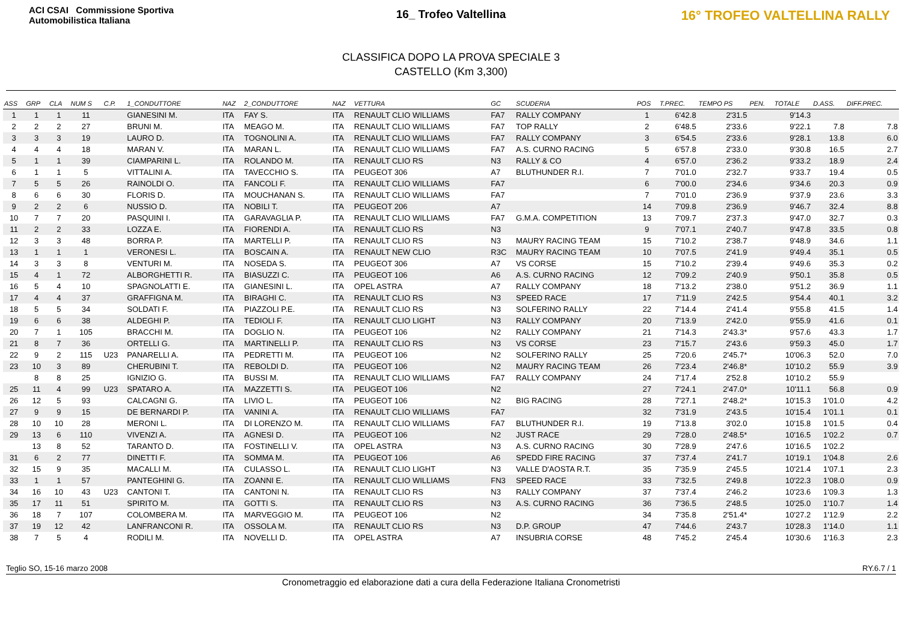ACI CSAI Commissione Sportiva
Automobilistica Italiana
16° TROFEO VALTELLINA RALLY
16_ Trofeo Valtellina
CLASSIFICA DOPO LA PROVA SPECIALE 3
CASTELLO (Km 3,300)
| ASS | GRP | CLA | NUM S | C.P. | 1_CONDUTTORE | NAZ | 2_CONDUTTORE | NAZ | VETTURA | GC | SCUDERIA | POS | T.PREC. | TEMPO PS | PEN. | TOTALE | D.ASS. | DIFF.PREC. |
| --- | --- | --- | --- | --- | --- | --- | --- | --- | --- | --- | --- | --- | --- | --- | --- | --- | --- | --- |
| 1 | 1 | 1 | 11 | | GIANESINI M. | ITA | FAY S. | ITA | RENAULT CLIO WILLIAMS | FA7 | RALLY COMPANY | 1 | 6'42.8 | 2'31.5 | | 9'14.3 | | |
| 2 | 2 | 2 | 27 | | BRUNI M. | ITA | MEAGO M. | ITA | RENAULT CLIO WILLIAMS | FA7 | TOP RALLY | 2 | 6'48.5 | 2'33.6 | | 9'22.1 | 7.8 | 7.8 |
| 3 | 3 | 3 | 19 | | LAURO D. | ITA | TOGNOLINI A. | ITA | RENAULT CLIO WILLIAMS | FA7 | RALLY COMPANY | 3 | 6'54.5 | 2'33.6 | | 9'28.1 | 13.8 | 6.0 |
| 4 | 4 | 4 | 18 | | MARAN V. | ITA | MARAN L. | ITA | RENAULT CLIO WILLIAMS | FA7 | A.S. CURNO RACING | 5 | 6'57.8 | 2'33.0 | | 9'30.8 | 16.5 | 2.7 |
| 5 | 1 | 1 | 39 | | CIAMPARINI L. | ITA | ROLANDO M. | ITA | RENAULT CLIO RS | N3 | RALLY & CO | 4 | 6'57.0 | 2'36.2 | | 9'33.2 | 18.9 | 2.4 |
| 6 | 1 | 1 | 5 | | VITTALINI A. | ITA | TAVECCHIO S. | ITA | PEUGEOT 306 | A7 | BLUTHUNDER R.I. | 7 | 7'01.0 | 2'32.7 | | 9'33.7 | 19.4 | 0.5 |
| 7 | 5 | 5 | 26 | | RAINOLDI O. | ITA | FANCOLI F. | ITA | RENAULT CLIO WILLIAMS | FA7 | | 6 | 7'00.0 | 2'34.6 | | 9'34.6 | 20.3 | 0.9 |
| 8 | 6 | 6 | 30 | | FLORIS D. | ITA | MOUCHANAN S. | ITA | RENAULT CLIO WILLIAMS | FA7 | | 7 | 7'01.0 | 2'36.9 | | 9'37.9 | 23.6 | 3.3 |
| 9 | 2 | 2 | 6 | | NUSSIO D. | ITA | NOBILI T. | ITA | PEUGEOT 206 | A7 | | 14 | 7'09.8 | 2'36.9 | | 9'46.7 | 32.4 | 8.8 |
| 10 | 7 | 7 | 20 | | PASQUINI I. | ITA | GARAVAGLIA P. | ITA | RENAULT CLIO WILLIAMS | FA7 | G.M.A. COMPETITION | 13 | 7'09.7 | 2'37.3 | | 9'47.0 | 32.7 | 0.3 |
| 11 | 2 | 2 | 33 | | LOZZA E. | ITA | FIORENDI A. | ITA | RENAULT CLIO RS | N3 | | 9 | 7'07.1 | 2'40.7 | | 9'47.8 | 33.5 | 0.8 |
| 12 | 3 | 3 | 48 | | BORRA P. | ITA | MARTELLI P. | ITA | RENAULT CLIO RS | N3 | MAURY RACING TEAM | 15 | 7'10.2 | 2'38.7 | | 9'48.9 | 34.6 | 1.1 |
| 13 | 1 | 1 | 1 | | VERONESI L. | ITA | BOSCAIN A. | ITA | RENAULT NEW CLIO | R3C | MAURY RACING TEAM | 10 | 7'07.5 | 2'41.9 | | 9'49.4 | 35.1 | 0.5 |
| 14 | 3 | 3 | 8 | | VENTURI M. | ITA | NOSEDA S. | ITA | PEUGEOT 306 | A7 | VS CORSE | 15 | 7'10.2 | 2'39.4 | | 9'49.6 | 35.3 | 0.2 |
| 15 | 4 | 1 | 72 | | ALBORGHETTI R. | ITA | BIASUZZI C. | ITA | PEUGEOT 106 | A6 | A.S. CURNO RACING | 12 | 7'09.2 | 2'40.9 | | 9'50.1 | 35.8 | 0.5 |
| 16 | 5 | 4 | 10 | | SPAGNOLATTI E. | ITA | GIANESINI L. | ITA | OPEL ASTRA | A7 | RALLY COMPANY | 18 | 7'13.2 | 2'38.0 | | 9'51.2 | 36.9 | 1.1 |
| 17 | 4 | 4 | 37 | | GRAFFIGNA M. | ITA | BIRAGHI C. | ITA | RENAULT CLIO RS | N3 | SPEED RACE | 17 | 7'11.9 | 2'42.5 | | 9'54.4 | 40.1 | 3.2 |
| 18 | 5 | 5 | 34 | | SOLDATI F. | ITA | PIAZZOLI P.E. | ITA | RENAULT CLIO RS | N3 | SOLFERINO RALLY | 22 | 7'14.4 | 2'41.4 | | 9'55.8 | 41.5 | 1.4 |
| 19 | 6 | 6 | 38 | | ALDEGHI P. | ITA | TEDIOLI F. | ITA | RENAULT CLIO LIGHT | N3 | RALLY COMPANY | 20 | 7'13.9 | 2'42.0 | | 9'55.9 | 41.6 | 0.1 |
| 20 | 7 | 1 | 105 | | BRACCHI M. | ITA | DOGLIO N. | ITA | PEUGEOT 106 | N2 | RALLY COMPANY | 21 | 7'14.3 | 2'43.3* | | 9'57.6 | 43.3 | 1.7 |
| 21 | 8 | 7 | 36 | | ORTELLI G. | ITA | MARTINELLI P. | ITA | RENAULT CLIO RS | N3 | VS CORSE | 23 | 7'15.7 | 2'43.6 | | 9'59.3 | 45.0 | 1.7 |
| 22 | 9 | 2 | 115 | U23 | PANARELLI A. | ITA | PEDRETTI M. | ITA | PEUGEOT 106 | N2 | SOLFERINO RALLY | 25 | 7'20.6 | 2'45.7* | | 10'06.3 | 52.0 | 7.0 |
| 23 | 10 | 3 | 89 | | CHERUBINI T. | ITA | REBOLDI D. | ITA | PEUGEOT 106 | N2 | MAURY RACING TEAM | 26 | 7'23.4 | 2'46.8* | | 10'10.2 | 55.9 | 3.9 |
| | 8 | 8 | 25 | | IGNIZIO G. | ITA | BUSSI M. | ITA | RENAULT CLIO WILLIAMS | FA7 | RALLY COMPANY | 24 | 7'17.4 | 2'52.8 | | 10'10.2 | 55.9 | |
| 25 | 11 | 4 | 99 | U23 | SPATARO A. | ITA | MAZZETTI S. | ITA | PEUGEOT 106 | N2 | | 27 | 7'24.1 | 2'47.0* | | 10'11.1 | 56.8 | 0.9 |
| 26 | 12 | 5 | 93 | | CALCAGNI G. | ITA | LIVIO L. | ITA | PEUGEOT 106 | N2 | BIG RACING | 28 | 7'27.1 | 2'48.2* | | 10'15.3 | 1'01.0 | 4.2 |
| 27 | 9 | 9 | 15 | | DE BERNARDI P. | ITA | VANINI A. | ITA | RENAULT CLIO WILLIAMS | FA7 | | 32 | 7'31.9 | 2'43.5 | | 10'15.4 | 1'01.1 | 0.1 |
| 28 | 10 | 10 | 28 | | MERONI L. | ITA | DI LORENZO M. | ITA | RENAULT CLIO WILLIAMS | FA7 | BLUTHUNDER R.I. | 19 | 7'13.8 | 3'02.0 | | 10'15.8 | 1'01.5 | 0.4 |
| 29 | 13 | 6 | 110 | | VIVENZI A. | ITA | AGNESI D. | ITA | PEUGEOT 106 | N2 | JUST RACE | 29 | 7'28.0 | 2'48.5* | | 10'16.5 | 1'02.2 | 0.7 |
| | 13 | 8 | 52 | | TARANTO D. | ITA | FOSTINELLI V. | ITA | OPEL ASTRA | N3 | A.S. CURNO RACING | 30 | 7'28.9 | 2'47.6 | | 10'16.5 | 1'02.2 | |
| 31 | 6 | 2 | 77 | | DINETTI F. | ITA | SOMMA M. | ITA | PEUGEOT 106 | A6 | SPEDD FIRE RACING | 37 | 7'37.4 | 2'41.7 | | 10'19.1 | 1'04.8 | 2.6 |
| 32 | 15 | 9 | 35 | | MACALLI M. | ITA | CULASSO L. | ITA | RENAULT CLIO LIGHT | N3 | VALLE D'AOSTA R.T. | 35 | 7'35.9 | 2'45.5 | | 10'21.4 | 1'07.1 | 2.3 |
| 33 | 1 | 1 | 57 | | PANTEGHINI G. | ITA | ZOANNI E. | ITA | RENAULT CLIO WILLIAMS | FN3 | SPEED RACE | 33 | 7'32.5 | 2'49.8 | | 10'22.3 | 1'08.0 | 0.9 |
| 34 | 16 | 10 | 43 | U23 | CANTONI T. | ITA | CANTONI N. | ITA | RENAULT CLIO RS | N3 | RALLY COMPANY | 37 | 7'37.4 | 2'46.2 | | 10'23.6 | 1'09.3 | 1.3 |
| 35 | 17 | 11 | 51 | | SPIRITO M. | ITA | GOTTI S. | ITA | RENAULT CLIO RS | N3 | A.S. CURNO RACING | 36 | 7'36.5 | 2'48.5 | | 10'25.0 | 1'10.7 | 1.4 |
| 36 | 18 | 7 | 107 | | COLOMBERA M. | ITA | MARVEGGIO M. | ITA | PEUGEOT 106 | N2 | | 34 | 7'35.8 | 2'51.4* | | 10'27.2 | 1'12.9 | 2.2 |
| 37 | 19 | 12 | 42 | | LANFRANCONI R. | ITA | OSSOLA M. | ITA | RENAULT CLIO RS | N3 | D.P. GROUP | 47 | 7'44.6 | 2'43.7 | | 10'28.3 | 1'14.0 | 1.1 |
| 38 | 7 | 5 | 4 | | RODILI M. | ITA | NOVELLI D. | ITA | OPEL ASTRA | A7 | INSUBRIA CORSE | 48 | 7'45.2 | 2'45.4 | | 10'30.6 | 1'16.3 | 2.3 |
Teglio SO, 15-16 marzo 2008 RY.6.7 / 1
Cronometraggio ed elaborazione dati a cura della Federazione Italiana Cronometristi